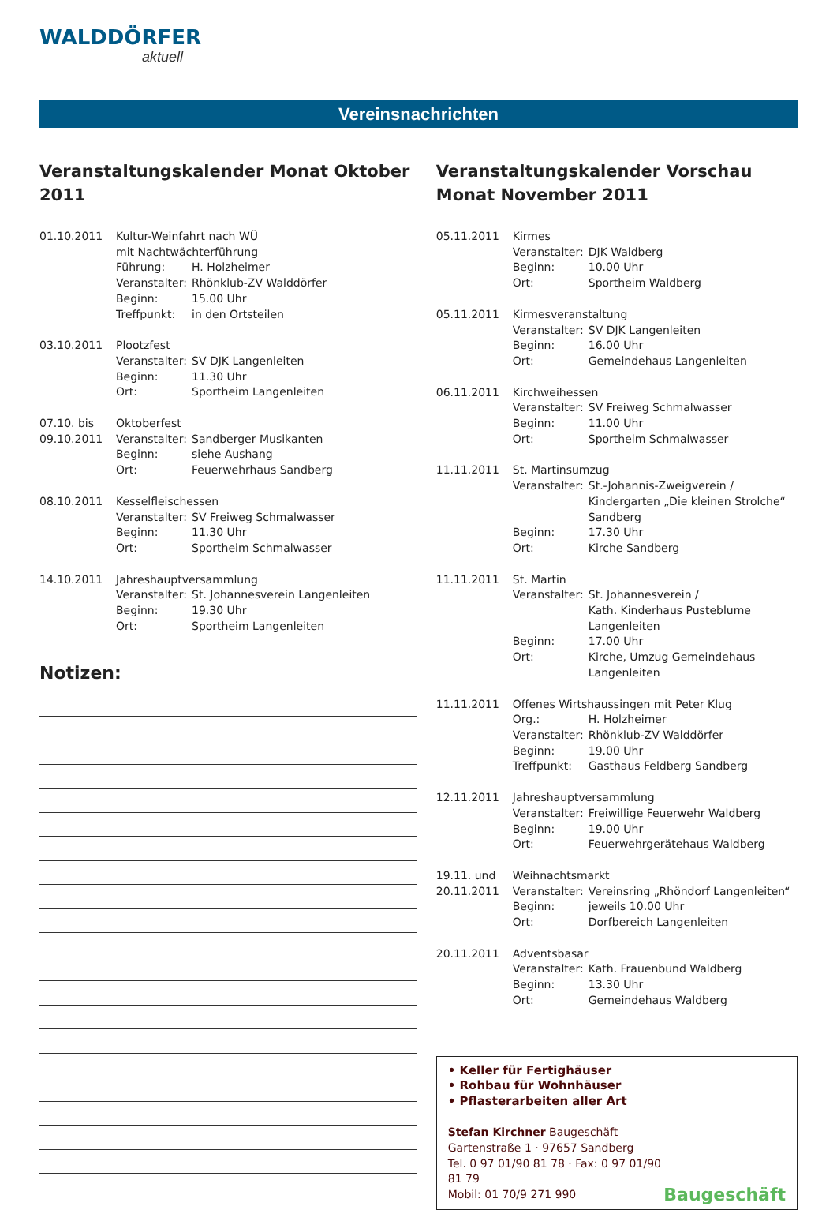WALDDÖRFER
aktuell
Vereinsnachrichten
Veranstaltungskalender Monat Oktober 2011
01.10.2011 Kultur-Weinfahrt nach WÜ
mit Nachtwächterführung Führung: H. Holzheimer Veranstalter: Rhönklub-ZV Walddörfer Beginn: 15.00 Uhr Treffpunkt: in den Ortsteilen
03.10.2011 Plootzfest Veranstalter: SV DJK Langenleiten Beginn: 11.30 Uhr Ort: Sportheim Langenleiten
07.10. bis Oktoberfest 09.10.2011 Veranstalter: Sandberger Musikanten Beginn: siehe Aushang Ort: Feuerwehrhaus Sandberg
08.10.2011 Kesselfleischessen Veranstalter: SV Freiweg Schmalwasser Beginn: 11.30 Uhr Ort: Sportheim Schmalwasser
14.10.2011 Jahreshauptversammlung Veranstalter: St. Johannesverein Langenleiten Beginn: 19.30 Uhr Ort: Sportheim Langenleiten
Notizen:
Veranstaltungskalender Vorschau
Monat November 2011
05.11.2011 Kirmes Veranstalter: DJK Waldberg Beginn: 10.00 Uhr Ort: Sportheim Waldberg
05.11.2011 Kirmesveranstaltung Veranstalter: SV DJK Langenleiten Beginn: 16.00 Uhr Ort: Gemeindehaus Langenleiten
06.11.2011 Kirchweihessen Veranstalter: SV Freiweg Schmalwasser Beginn: 11.00 Uhr Ort: Sportheim Schmalwasser
11.11.2011 St. Martinsumzug Veranstalter: St.-Johannis-Zweigverein /
Kindergarten „Die kleinen Strolche“ Sandberg Beginn: 17.30 Uhr Ort: Kirche Sandberg
11.11.2011 St. Martin Veranstalter: St. Johannesverein /
Kath. Kinderhaus Pusteblume Langenleiten Beginn: 17.00 Uhr Ort: Kirche, Umzug Gemeindehaus Langenleiten
11.11.2011 Offenes Wirtshaussingen mit Peter Klug Org.: H. Holzheimer Veranstalter: Rhönklub-ZV Walddörfer Beginn: 19.00 Uhr Treffpunkt: Gasthaus Feldberg Sandberg
12.11.2011 Jahreshauptversammlung Veranstalter: Freiwillige Feuerwehr Waldberg Beginn: 19.00 Uhr Ort: Feuerwehrgerätehaus Waldberg
19.11. und Weihnachtsmarkt 20.11.2011 Veranstalter: Vereinsring „Rhöndorf Langenleiten“ Beginn: jeweils 10.00 Uhr Ort: Dorfbereich Langenleiten
20.11.2011 Adventsbasar Veranstalter: Kath. Frauenbund Waldberg Beginn: 13.30 Uhr Ort: Gemeindehaus Waldberg
• Keller für Fertighäuser
• Rohbau für Wohnhäuser
• Pflasterarbeiten aller Art
Stefan Kirchner Baugeschäft
Gartenstraße 1 · 97657 Sandberg
Tel. 0 97 01/90 81 78 · Fax: 0 97 01/90 81 79
Mobil: 01 70/9 271 990
Baugeschäft